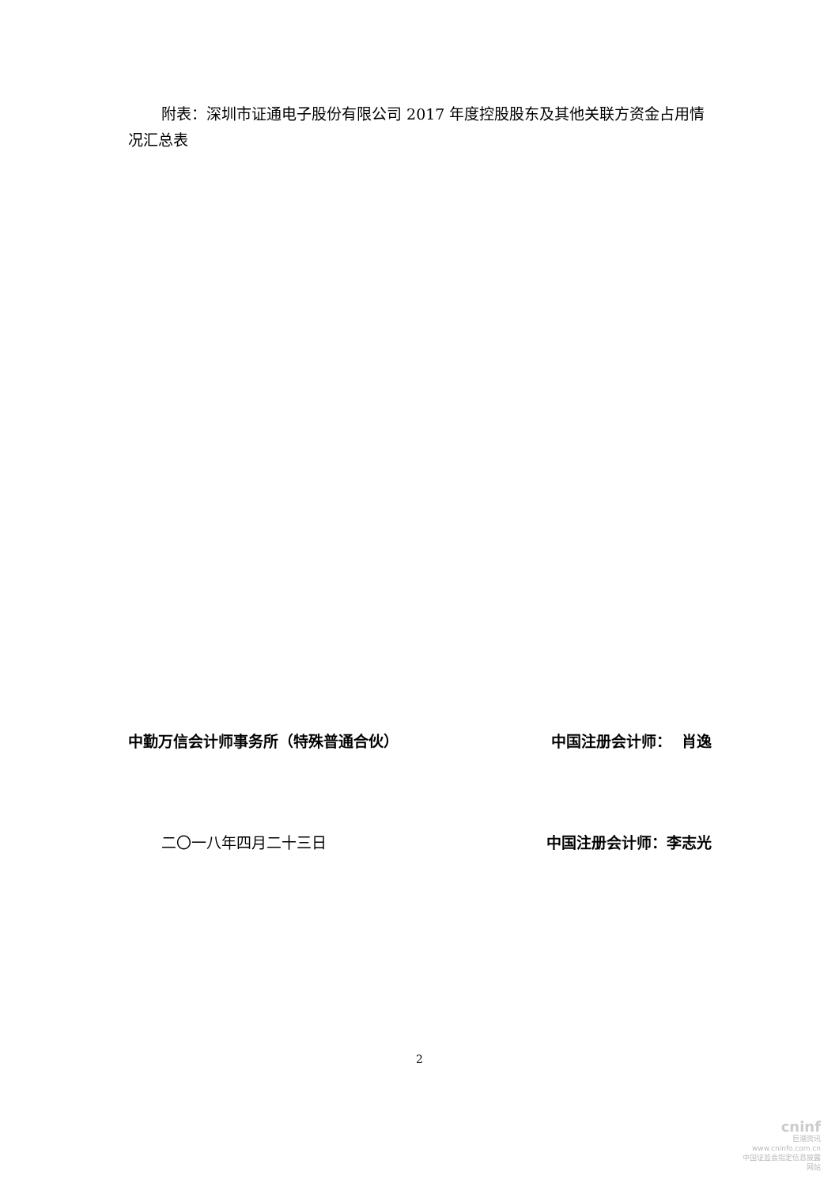附表：深圳市证通电子股份有限公司 2017 年度控股股东及其他关联方资金占用情况汇总表
中勤万信会计师事务所（特殊普通合伙） 中国注册会计师： 肖逸
二〇一八年四月二十三日 中国注册会计师：李志光
2
cninf
巨潮资讯
www.cninfo.com.cn
中国证监会指定信息披露网站